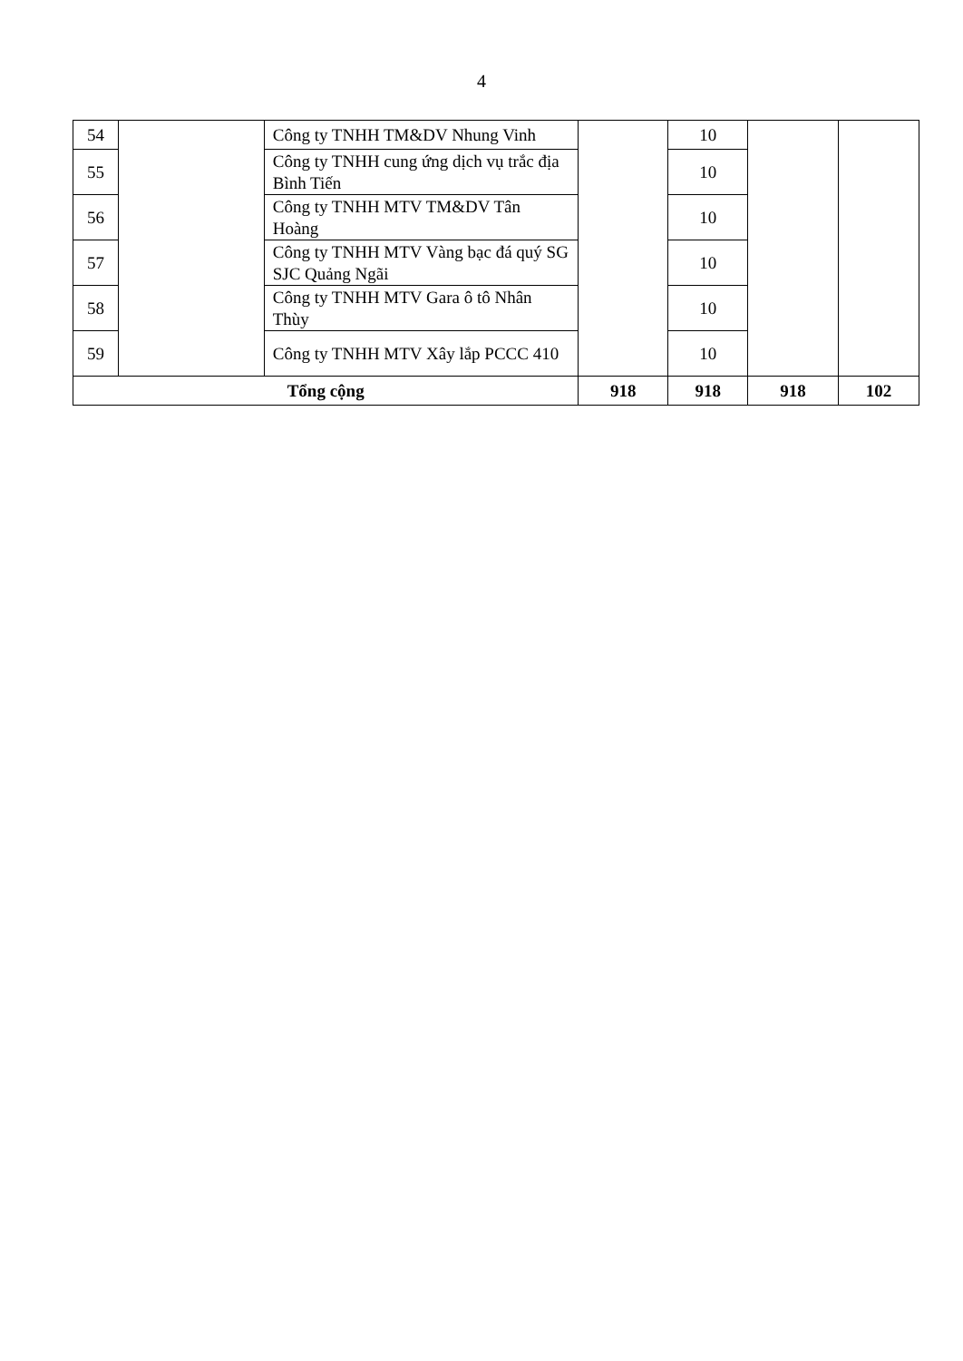4
| 54 | | Công ty TNHH TM&DV Nhung Vinh | | 10 | | |
| 55 | | Công ty TNHH cung ứng dịch vụ trắc địa Bình Tiến | | 10 | | |
| 56 | | Công ty TNHH MTV TM&DV Tân Hoàng | | 10 | | |
| 57 | | Công ty TNHH MTV Vàng bạc đá quý SG SJC Quảng Ngãi | | 10 | | |
| 58 | | Công ty TNHH MTV Gara ô tô Nhân Thùy | | 10 | | |
| 59 | | Công ty TNHH MTV Xây lắp PCCC 410 | | 10 | | |
| Tổng cộng | | | 918 | 918 | 918 | 102 |